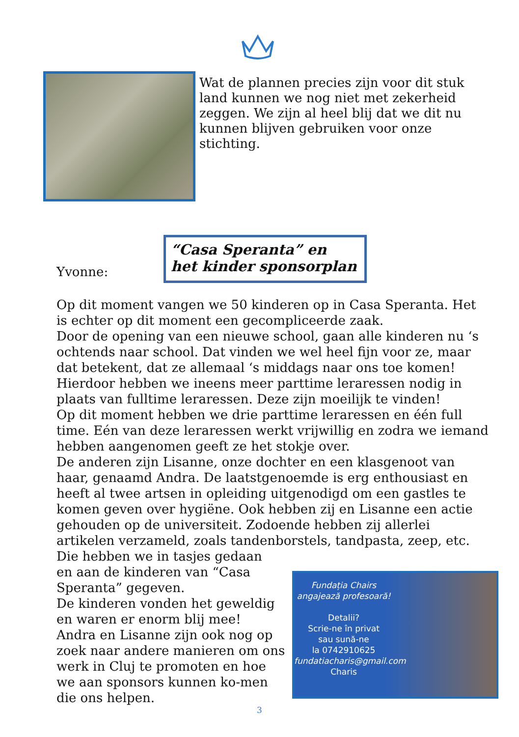Wat de plannen precies zijn voor dit stuk land kunnen we nog niet met zekerheid zeggen. We zijn al heel blij dat we dit nu kunnen blijven gebruiken voor onze stichting.
Yvonne:
“Casa Speranta” en
het kinder sponsorplan
Op dit moment vangen we 50 kinderen op in Casa Speranta. Het is echter op dit moment een gecompliceerde zaak.
Door de opening van een nieuwe school, gaan alle kinderen nu ‘s ochtends naar school. Dat vinden we wel heel fijn voor ze, maar dat betekent, dat ze allemaal ‘s middags naar ons toe komen! Hierdoor hebben we ineens meer parttime leraressen nodig in plaats van fulltime leraressen. Deze zijn moeilijk te vinden!
Op dit moment hebben we drie parttime leraressen en één full time. Eén van deze leraressen werkt vrijwillig en zodra we iemand hebben aangenomen geeft ze het stokje over.
De anderen zijn Lisanne, onze dochter en een klasgenoot van haar, genaamd Andra. De laatstgenoemde is erg enthousiast en heeft al twee artsen in opleiding uitgenodigd om een gastles te komen geven over hygiëne. Ook hebben zij en Lisanne een actie gehouden op de universiteit. Zodoende hebben zij allerlei artikelen verzameld, zoals tandenborstels, tandpasta, zeep, etc. Die hebben we in tasjes gedaan
Fundația Chairs
angajează profesoară!
Detalii?
Scrie-ne în privat
sau sună-ne
la 0742910625
fundatiacharis@gmail.com
Charis
en aan de kinderen van “Casa Speranta” gegeven.
De kinderen vonden het geweldig en waren er enorm blij mee!
Andra en Lisanne zijn ook nog op zoek naar andere manieren om ons werk in Cluj te promoten en hoe we aan sponsors kunnen ko-men die ons helpen.
3